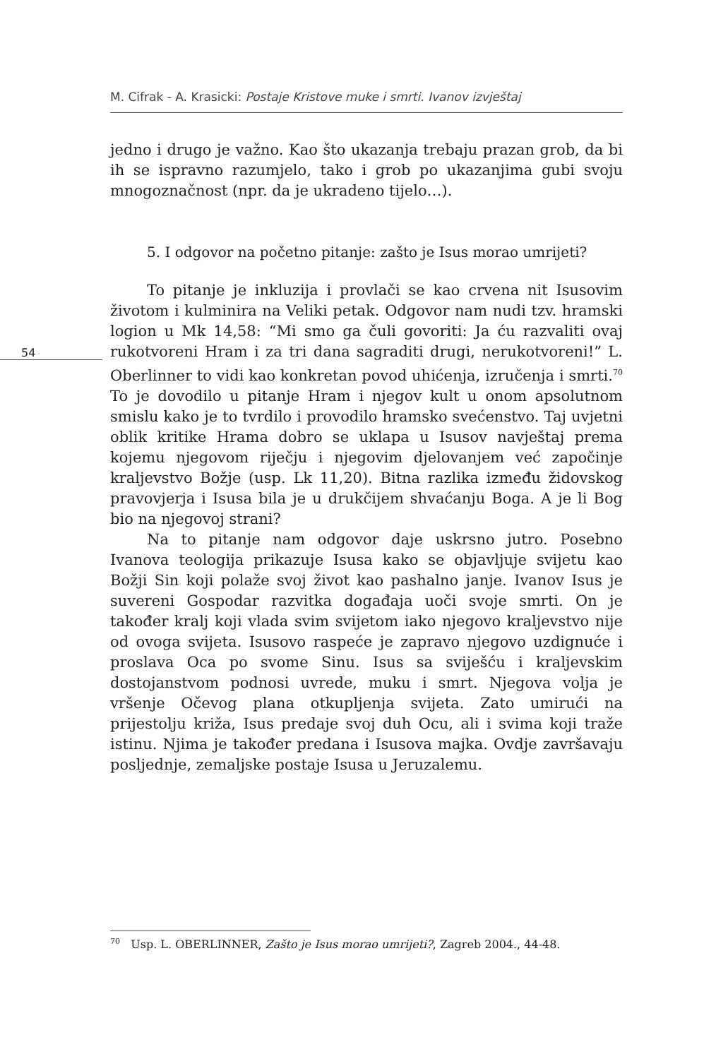M. Cifrak - A. Krasicki: Postaje Kristove muke i smrti. Ivanov izvještaj
54
jedno i drugo je važno. Kao što ukazanja trebaju prazan grob, da bi ih se ispravno razumjelo, tako i grob po ukazanjima gubi svoju mnogoznačnost (npr. da je ukradeno tijelo…).
5. I odgovor na početno pitanje: zašto je Isus morao umrijeti?
To pitanje je inkluzija i provlači se kao crvena nit Isusovim životom i kulminira na Veliki petak. Odgovor nam nudi tzv. hramski logion u Mk 14,58: “Mi smo ga čuli govoriti: Ja ću razvaliti ovaj rukotvoreni Hram i za tri dana sagraditi drugi, nerukotvoreni!” L. Oberlinner to vidi kao konkretan povod uhićenja, izručenja i smrti.<sup>70</sup> To je dovodilo u pitanje Hram i njegov kult u onom apsolutnom smislu kako je to tvrdilo i provodilo hramsko svećenstvo. Taj uvjetni oblik kritike Hrama dobro se uklapa u Isusov navještaj prema kojemu njegovom riječju i njegovim djelovanjem već započinje kraljevstvo Božje (usp. Lk 11,20). Bitna razlika između židovskog pravovjerja i Isusa bila je u drukčijem shvaćanju Boga. A je li Bog bio na njegovoj strani?
Na to pitanje nam odgovor daje uskrsno jutro. Posebno Ivanova teologija prikazuje Isusa kako se objavljuje svijetu kao Božji Sin koji polaže svoj život kao pashalno janje. Ivanov Isus je suvereni Gospodar razvitka događaja uoči svoje smrti. On je također kralj koji vlada svim svijetom iako njegovo kraljevstvo nije od ovoga svijeta. Isusovo raspeće je zapravo njegovo uzdignuće i proslava Oca po svome Sinu. Isus sa sviješću i kraljevskim dostojanstvom podnosi uvrede, muku i smrt. Njegova volja je vršenje Očevog plana otkupljenja svijeta. Zato umirući na prijestolju križa, Isus predaje svoj duh Ocu, ali i svima koji traže istinu. Njima je također predana i Isusova majka. Ovdje završavaju posljednje, zemaljske postaje Isusa u Jeruzalemu.
<sup>70</sup> Usp. L. OBERLINNER, Zašto je Isus morao umrijeti?, Zagreb 2004., 44-48.